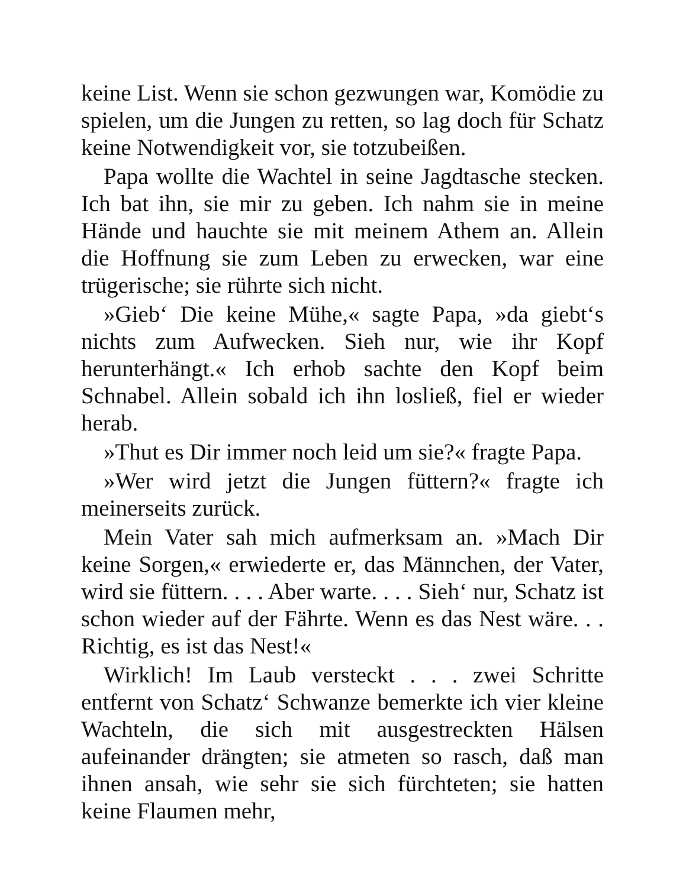keine List. Wenn sie schon gezwungen war, Komödie zu spielen, um die Jungen zu retten, so lag doch für Schatz keine Notwendigkeit vor, sie totzubeißen.
Papa wollte die Wachtel in seine Jagdtasche stecken. Ich bat ihn, sie mir zu geben. Ich nahm sie in meine Hände und hauchte sie mit meinem Athem an. Allein die Hoffnung sie zum Leben zu erwecken, war eine trügerische; sie rührte sich nicht.
»Gieb‘ Die keine Mühe,« sagte Papa, »da giebt‘s nichts zum Aufwecken. Sieh nur, wie ihr Kopf herunterhängt.« Ich erhob sachte den Kopf beim Schnabel. Allein sobald ich ihn losließ, fiel er wieder herab.
»Thut es Dir immer noch leid um sie?« fragte Papa.
»Wer wird jetzt die Jungen füttern?« fragte ich meinerseits zurück.
Mein Vater sah mich aufmerksam an. »Mach Dir keine Sorgen,« erwiederte er, das Männchen, der Vater, wird sie füttern. . . . Aber warte. . . . Sieh‘ nur, Schatz ist schon wieder auf der Fährte. Wenn es das Nest wäre. . . Richtig, es ist das Nest!«
Wirklich! Im Laub versteckt . . . zwei Schritte entfernt von Schatz‘ Schwanze bemerkte ich vier kleine Wachteln, die sich mit ausgestreckten Hälsen aufeinander drängten; sie atmeten so rasch, daß man ihnen ansah, wie sehr sie sich fürchteten; sie hatten keine Flaumen mehr,